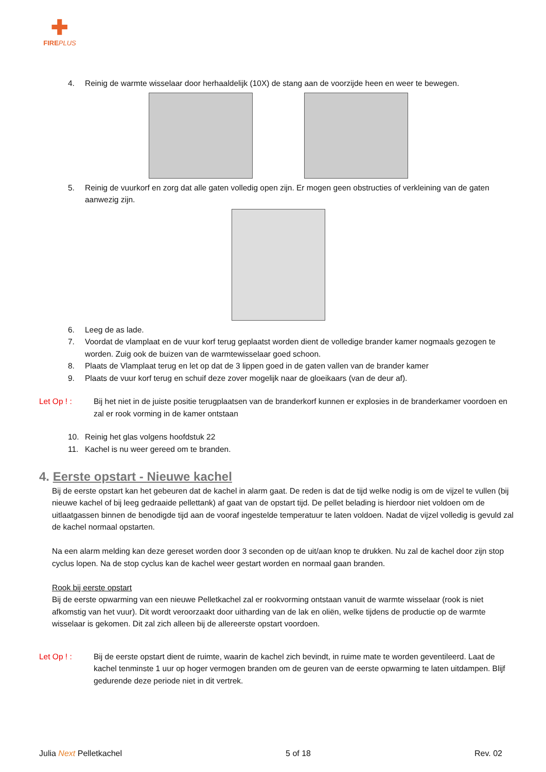✚
FIREPLUS
4. Reinig de warmte wisselaar door herhaaldelijk (10X) de stang aan de voorzijde heen en weer te bewegen.
5. Reinig de vuurkorf en zorg dat alle gaten volledig open zijn. Er mogen geen obstructies of verkleining van de gaten aanwezig zijn.
6. Leeg de as lade.
7. Voordat de vlamplaat en de vuur korf terug geplaatst worden dient de volledige brander kamer nogmaals gezogen te worden. Zuig ook de buizen van de warmtewisselaar goed schoon.
8. Plaats de Vlamplaat terug en let op dat de 3 lippen goed in de gaten vallen van de brander kamer
9. Plaats de vuur korf terug en schuif deze zover mogelijk naar de gloeikaars (van de deur af).
Let Op ! : Bij het niet in de juiste positie terugplaatsen van de branderkorf kunnen er explosies in de branderkamer voordoen en zal er rook vorming in de kamer ontstaan
10. Reinig het glas volgens hoofdstuk 22
11. Kachel is nu weer gereed om te branden.
4. Eerste opstart - Nieuwe kachel
Bij de eerste opstart kan het gebeuren dat de kachel in alarm gaat. De reden is dat de tijd welke nodig is om de vijzel te vullen (bij nieuwe kachel of bij leeg gedraaide pellettank) af gaat van de opstart tijd. De pellet belading is hierdoor niet voldoen om de uitlaatgassen binnen de benodigde tijd aan de vooraf ingestelde temperatuur te laten voldoen. Nadat de vijzel volledig is gevuld zal de kachel normaal opstarten.
Na een alarm melding kan deze gereset worden door 3 seconden op de uit/aan knop te drukken. Nu zal de kachel door zijn stop cyclus lopen. Na de stop cyclus kan de kachel weer gestart worden en normaal gaan branden.
Rook bij eerste opstart
Bij de eerste opwarming van een nieuwe Pelletkachel zal er rookvorming ontstaan vanuit de warmte wisselaar (rook is niet afkomstig van het vuur). Dit wordt veroorzaakt door uitharding van de lak en oliën, welke tijdens de productie op de warmte wisselaar is gekomen. Dit zal zich alleen bij de allereerste opstart voordoen.
Let Op ! : Bij de eerste opstart dient de ruimte, waarin de kachel zich bevindt, in ruime mate te worden geventileerd. Laat de kachel tenminste 1 uur op hoger vermogen branden om de geuren van de eerste opwarming te laten uitdampen. Blijf gedurende deze periode niet in dit vertrek.
Julia Next Pelletkachel 5 of 18 Rev. 02